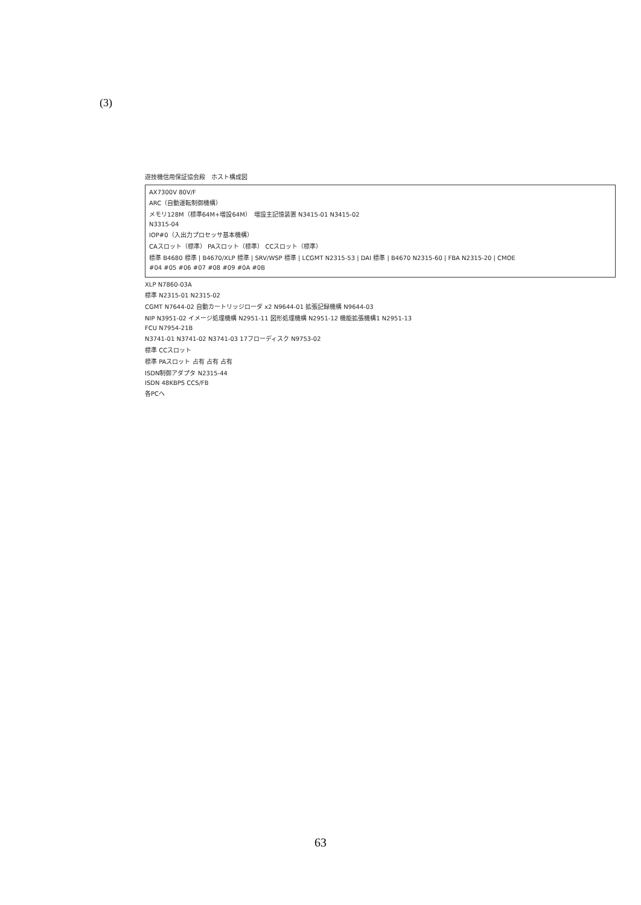(3)
遊技機信用保証協会殿　ホスト構成図
AX7300V 80V/F
ARC（自動運転制御機構）
メモリ128M（標準64M+増設64M）　増設主記憶装置 N3415-01 N3415-02
N3315-04
IOP#0（入出力プロセッサ基本機構）
CAスロット（標準） PAスロット（標準） CCスロット（標準）
標準 B4680 標準 | B4670/XLP 標準 | SRV/WSP 標準 | LCGMT N2315-53 | DAI 標準 | B4670 N2315-60 | FBA N2315-20 | CMOE
#04 #05 #06 #07 #08 #09 #0A #0B
XLP N7860-03A
標準 N2315-01 N2315-02
CGMT N7644-02 自動カートリッジローダ x2 N9644-01 拡張記録機構 N9644-03
NIP N3951-02 イメージ処理機構 N2951-11 図形処理機構 N2951-12 機能拡張機構1 N2951-13
FCU N7954-21B
N3741-01 N3741-02 N3741-03 17フローディスク N9753-02
標準 CCスロット
標準 PAスロット 占有 占有 占有
ISDN制御アダプタ N2315-44
ISDN 48KBPS CCS/FB
各PCへ
63